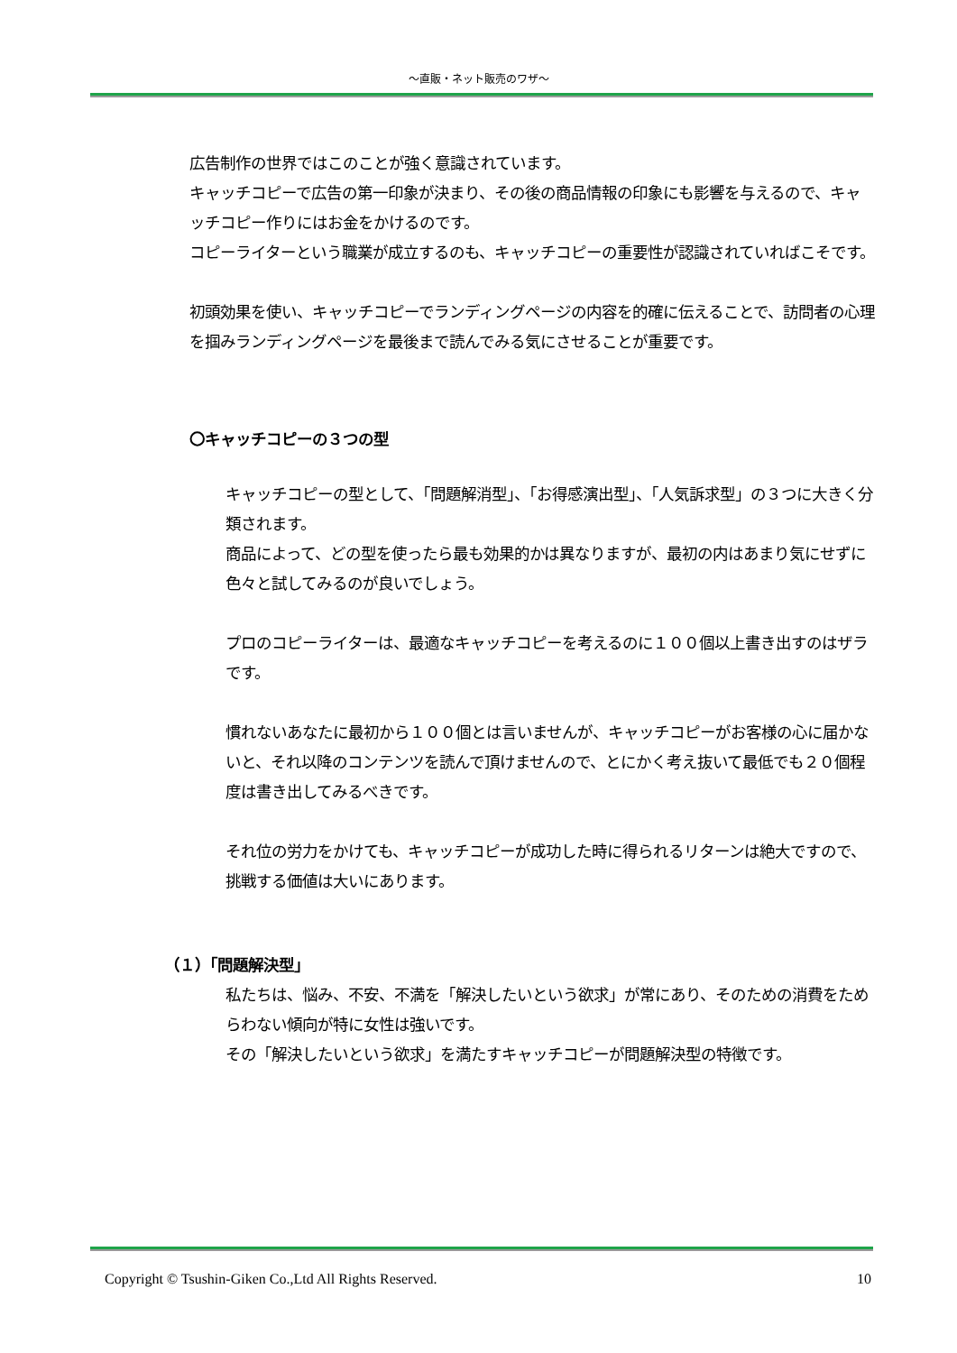～直販・ネット販売のワザ～
広告制作の世界ではこのことが強く意識されています。
キャッチコピーで広告の第一印象が決まり、その後の商品情報の印象にも影響を与えるので、キャッチコピー作りにはお金をかけるのです。
コピーライターという職業が成立するのも、キャッチコピーの重要性が認識されていればこそです。
初頭効果を使い、キャッチコピーでランディングページの内容を的確に伝えることで、訪問者の心理を掴みランディングページを最後まで読んでみる気にさせることが重要です。
〇キャッチコピーの３つの型
キャッチコピーの型として、「問題解消型」、「お得感演出型」、「人気訴求型」の３つに大きく分類されます。
商品によって、どの型を使ったら最も効果的かは異なりますが、最初の内はあまり気にせずに色々と試してみるのが良いでしょう。
プロのコピーライターは、最適なキャッチコピーを考えるのに１００個以上書き出すのはザラです。
慣れないあなたに最初から１００個とは言いませんが、キャッチコピーがお客様の心に届かないと、それ以降のコンテンツを読んで頂けませんので、とにかく考え抜いて最低でも２０個程度は書き出してみるべきです。
それ位の労力をかけても、キャッチコピーが成功した時に得られるリターンは絶大ですので、挑戦する価値は大いにあります。
（１）「問題解決型」
私たちは、悩み、不安、不満を「解決したいという欲求」が常にあり、そのための消費をためらわない傾向が特に女性は強いです。
その「解決したいという欲求」を満たすキャッチコピーが問題解決型の特徴です。
Copyright © Tsushin-Giken Co.,Ltd All Rights Reserved. 10